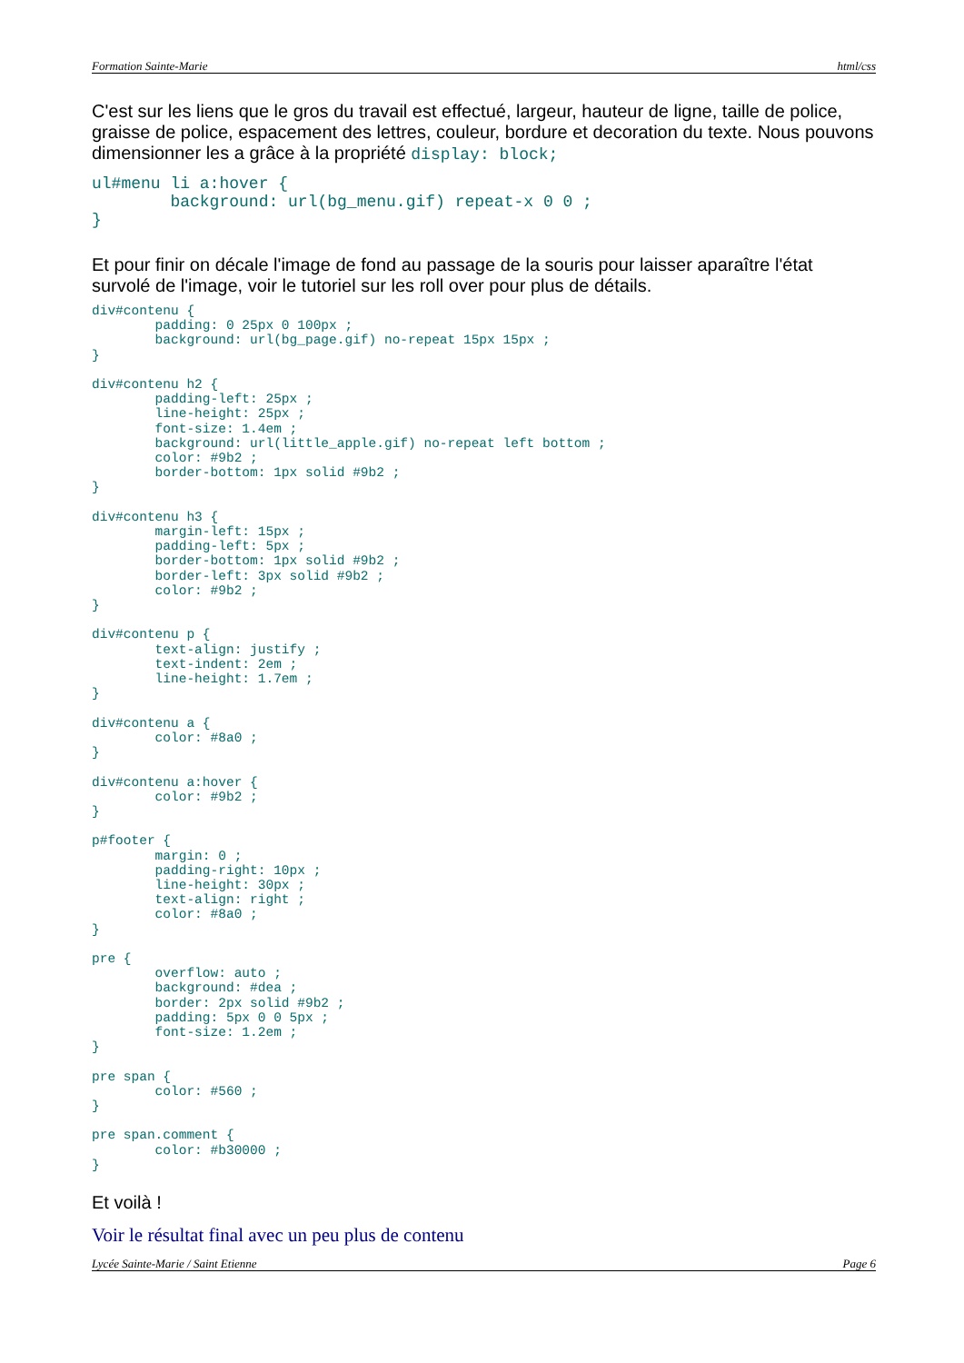Formation Sainte-Marie html/css
C'est sur les liens que le gros du travail est effectué, largeur, hauteur de ligne, taille de police, graisse de police, espacement des lettres, couleur, bordure et decoration du texte. Nous pouvons dimensionner les a grâce à la propriété display: block;
ul#menu li a:hover {
        background: url(bg_menu.gif) repeat-x 0 0 ;
}
Et pour finir on décale l'image de fond au passage de la souris pour laisser aparaître l'état survolé de l'image, voir le tutoriel sur les roll over pour plus de détails.
div#contenu {
        padding: 0 25px 0 100px ;
        background: url(bg_page.gif) no-repeat 15px 15px ;
}

div#contenu h2 {
        padding-left: 25px ;
        line-height: 25px ;
        font-size: 1.4em ;
        background: url(little_apple.gif) no-repeat left bottom ;
        color: #9b2 ;
        border-bottom: 1px solid #9b2 ;
}

div#contenu h3 {
        margin-left: 15px ;
        padding-left: 5px ;
        border-bottom: 1px solid #9b2 ;
        border-left: 3px solid #9b2 ;
        color: #9b2 ;
}

div#contenu p {
        text-align: justify ;
        text-indent: 2em ;
        line-height: 1.7em ;
}

div#contenu a {
        color: #8a0 ;
}

div#contenu a:hover {
        color: #9b2 ;
}

p#footer {
        margin: 0 ;
        padding-right: 10px ;
        line-height: 30px ;
        text-align: right ;
        color: #8a0 ;
}

pre {
        overflow: auto ;
        background: #dea ;
        border: 2px solid #9b2 ;
        padding: 5px 0 0 5px ;
        font-size: 1.2em ;
}

pre span {
        color: #560 ;
}

pre span.comment {
        color: #b30000 ;
}
Et voilà !
Voir le résultat final avec un peu plus de contenu
Lycée Sainte-Marie / Saint Etienne Page 6